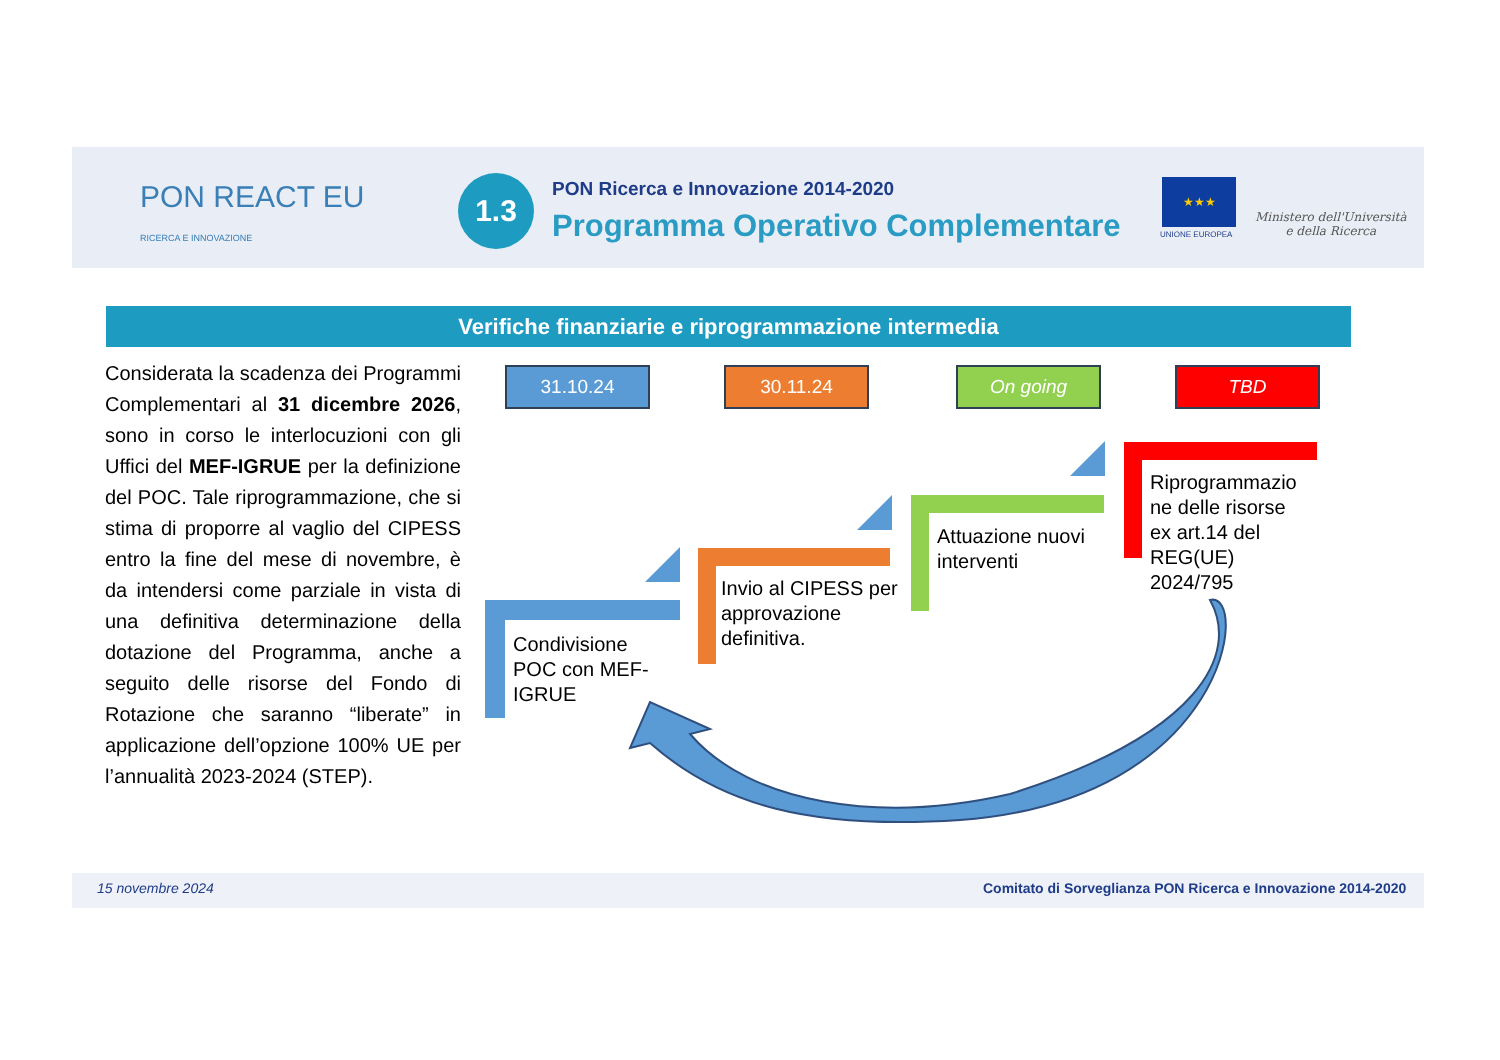PON REACT EU
RICERCA E INNOVAZIONE
1.3
PON Ricerca e Innovazione 2014-2020
Programma Operativo Complementare
★★★
UNIONE EUROPEA
Ministero dell'Università
e della Ricerca
Verifiche finanziarie e riprogrammazione intermedia
Considerata la scadenza dei Programmi Complementari al 31 dicembre 2026, sono in corso le interlocuzioni con gli Uffici del MEF-IGRUE per la definizione del POC. Tale riprogrammazione, che si stima di proporre al vaglio del CIPESS entro la fine del mese di novembre, è da intendersi come parziale in vista di una definitiva determinazione della dotazione del Programma, anche a seguito delle risorse del Fondo di Rotazione che saranno “liberate” in applicazione dell’opzione 100% UE per l’annualità 2023-2024 (STEP).
31.10.24 30.11.24 On going TBD
Condivisione
POC con MEF-
IGRUE
Invio al CIPESS per
approvazione
definitiva.
Attuazione nuovi
interventi
Riprogrammazio
ne delle risorse
ex art.14 del
REG(UE)
2024/795
15 novembre 2024
Comitato di Sorveglianza PON Ricerca e Innovazione 2014-2020